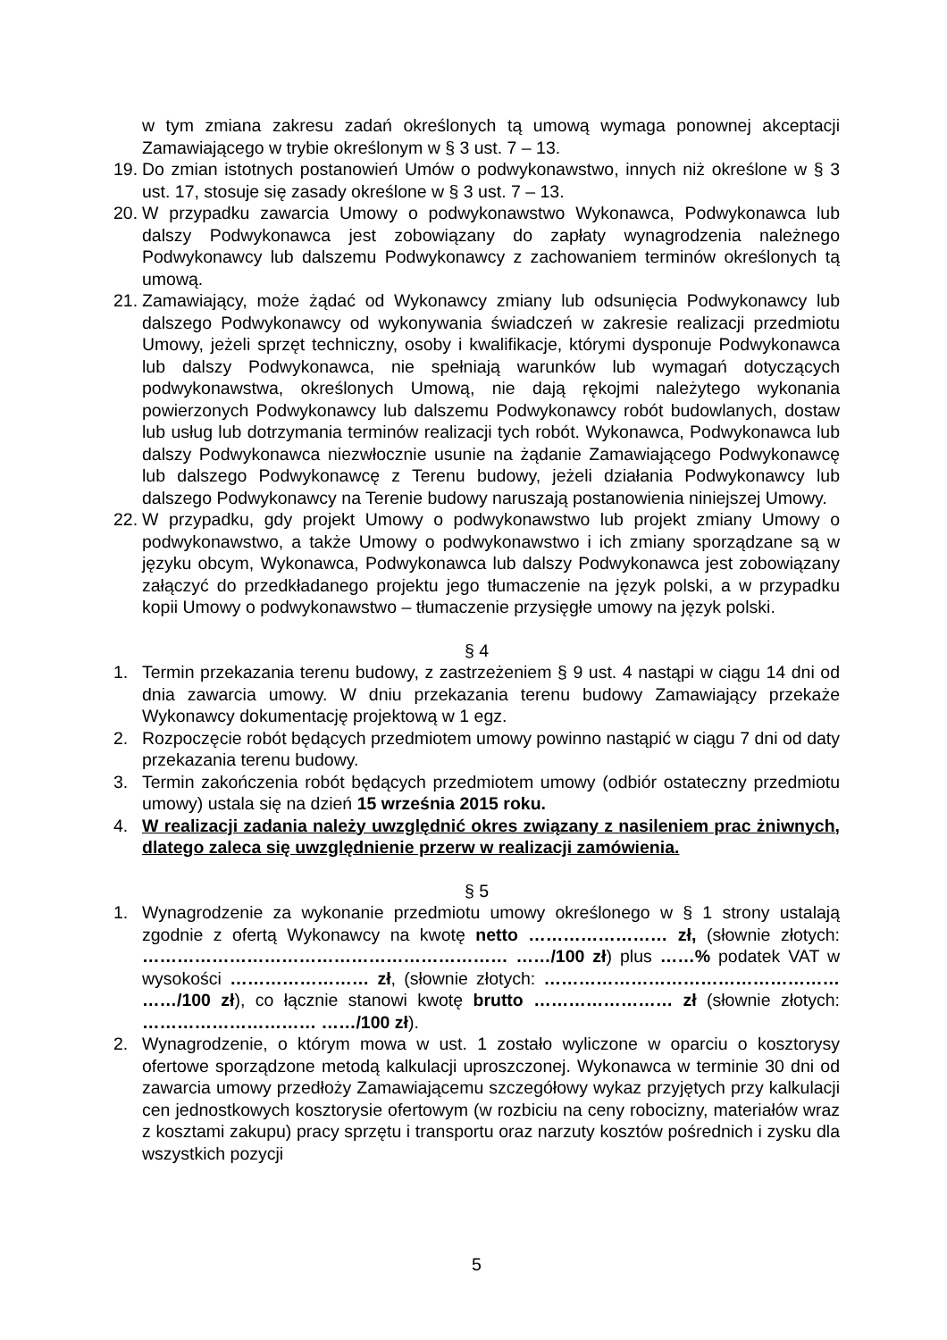w tym zmiana zakresu zadań określonych tą umową wymaga ponownej akceptacji Zamawiającego w trybie określonym w § 3 ust. 7 – 13.
19.
Do zmian istotnych postanowień Umów o podwykonawstwo, innych niż określone w § 3 ust. 17, stosuje się zasady określone w § 3 ust. 7 – 13.
20.
W przypadku zawarcia Umowy o podwykonawstwo Wykonawca, Podwykonawca lub dalszy Podwykonawca jest zobowiązany do zapłaty wynagrodzenia należnego Podwykonawcy lub dalszemu Podwykonawcy z zachowaniem terminów określonych tą umową.
21.
Zamawiający, może żądać od Wykonawcy zmiany lub odsunięcia Podwykonawcy lub dalszego Podwykonawcy od wykonywania świadczeń w zakresie realizacji przedmiotu Umowy, jeżeli sprzęt techniczny, osoby i kwalifikacje, którymi dysponuje Podwykonawca lub dalszy Podwykonawca, nie spełniają warunków lub wymagań dotyczących podwykonawstwa, określonych Umową, nie dają rękojmi należytego wykonania powierzonych Podwykonawcy lub dalszemu Podwykonawcy robót budowlanych, dostaw lub usług lub dotrzymania terminów realizacji tych robót. Wykonawca, Podwykonawca lub dalszy Podwykonawca niezwłocznie usunie na żądanie Zamawiającego Podwykonawcę lub dalszego Podwykonawcę z Terenu budowy, jeżeli działania Podwykonawcy lub dalszego Podwykonawcy na Terenie budowy naruszają postanowienia niniejszej Umowy.
22.
W przypadku, gdy projekt Umowy o podwykonawstwo lub projekt zmiany Umowy o podwykonawstwo, a także Umowy o podwykonawstwo i ich zmiany sporządzane są w języku obcym, Wykonawca, Podwykonawca lub dalszy Podwykonawca jest zobowiązany załączyć do przedkładanego projektu jego tłumaczenie na język polski, a w przypadku kopii Umowy o podwykonawstwo – tłumaczenie przysięgłe umowy na język polski.
§ 4
1. Termin przekazania terenu budowy, z zastrzeżeniem § 9 ust. 4 nastąpi w ciągu 14 dni od dnia zawarcia umowy. W dniu przekazania terenu budowy Zamawiający przekaże Wykonawcy dokumentację projektową w 1 egz.
2. Rozpoczęcie robót będących przedmiotem umowy powinno nastąpić w ciągu 7 dni od daty przekazania terenu budowy.
3. Termin zakończenia robót będących przedmiotem umowy (odbiór ostateczny przedmiotu umowy) ustala się na dzień 15 września 2015 roku.
4. W realizacji zadania należy uwzględnić okres związany z nasileniem prac żniwnych, dlatego zaleca się uwzględnienie przerw w realizacji zamówienia.
§ 5
1. Wynagrodzenie za wykonanie przedmiotu umowy określonego w § 1 strony ustalają zgodnie z ofertą Wykonawcy na kwotę netto …………………… zł, (słownie złotych: ……………………………………………………… ……/100 zł) plus ……% podatek VAT w wysokości …………………… zł, (słownie złotych: …………………………………………… ……/100 zł), co łącznie stanowi kwotę brutto …………………… zł (słownie złotych: ………………………… ……/100 zł).
2. Wynagrodzenie, o którym mowa w ust. 1 zostało wyliczone w oparciu o kosztorysy ofertowe sporządzone metodą kalkulacji uproszczonej. Wykonawca w terminie 30 dni od zawarcia umowy przedłoży Zamawiającemu szczegółowy wykaz przyjętych przy kalkulacji cen jednostkowych kosztorysie ofertowym (w rozbiciu na ceny robocizny, materiałów wraz z kosztami zakupu) pracy sprzętu i transportu oraz narzuty kosztów pośrednich i zysku dla wszystkich pozycji
5